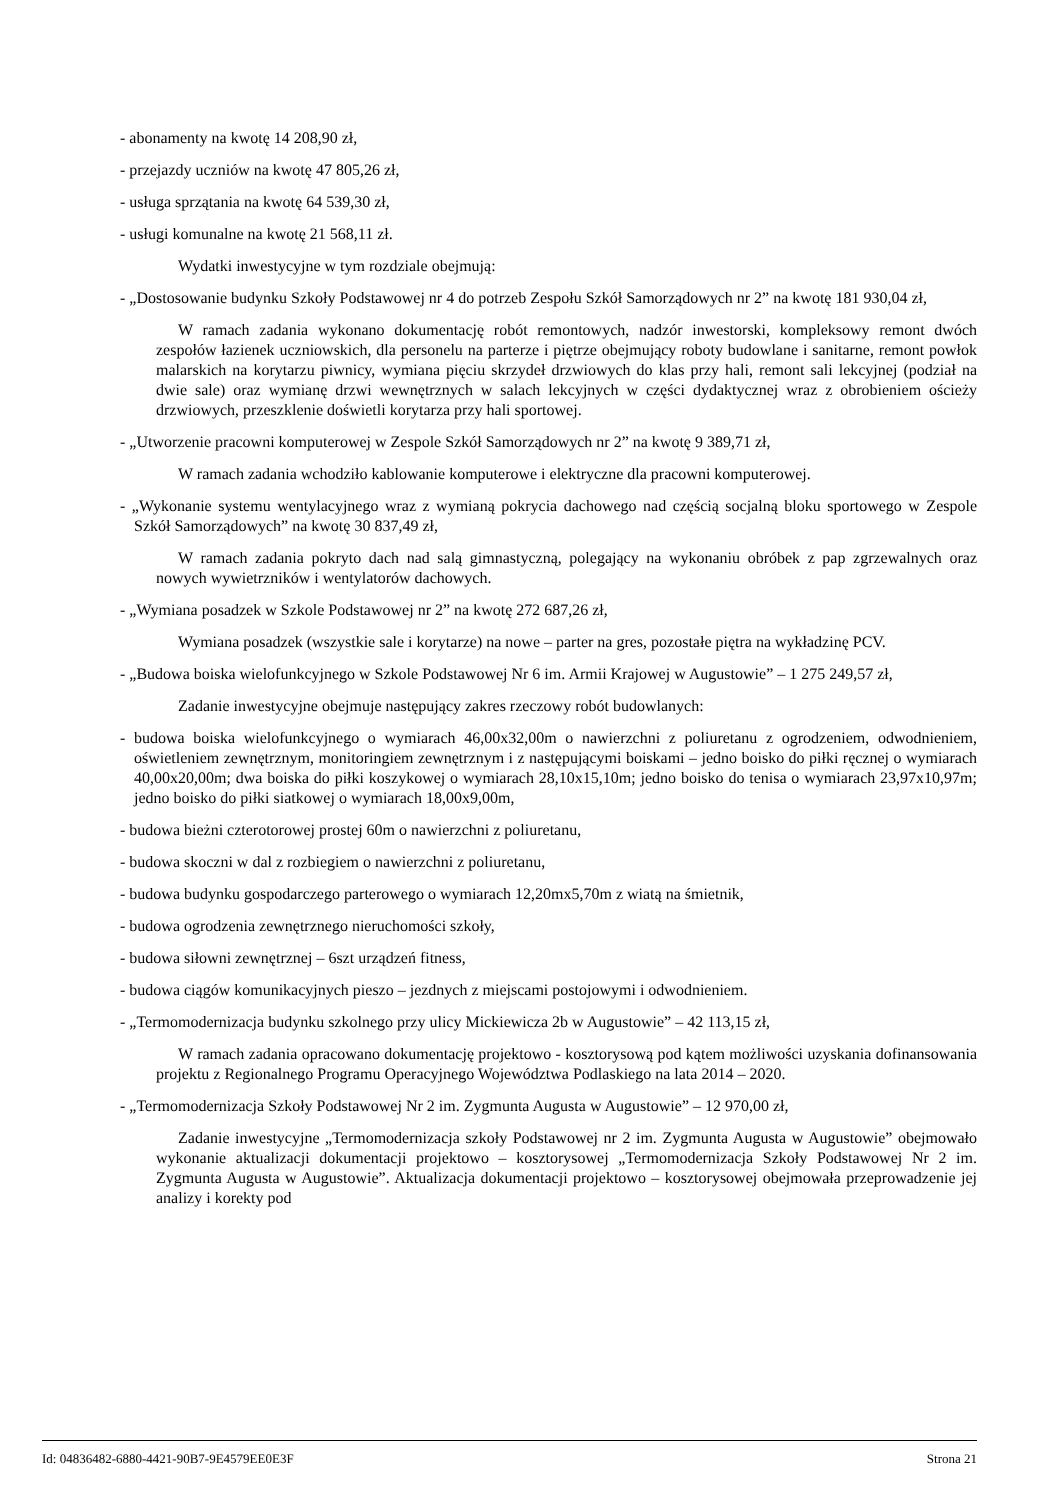- abonamenty na kwotę 14 208,90 zł,
- przejazdy uczniów na kwotę 47 805,26 zł,
- usługa sprzątania na kwotę 64 539,30 zł,
- usługi komunalne na kwotę 21 568,11 zł.
Wydatki inwestycyjne w tym rozdziale obejmują:
- „Dostosowanie budynku Szkoły Podstawowej nr 4 do potrzeb Zespołu Szkół Samorządowych nr 2” na kwotę 181 930,04 zł,
W ramach zadania wykonano dokumentację robót remontowych, nadzór inwestorski, kompleksowy remont dwóch zespołów łazienek uczniowskich, dla personelu na parterze i piętrze obejmujący roboty budowlane i sanitarne, remont powłok malarskich na korytarzu piwnicy, wymiana pięciu skrzydeł drzwiowych do klas przy hali, remont sali lekcyjnej (podział na dwie sale) oraz wymianę drzwi wewnętrznych w salach lekcyjnych w części dydaktycznej wraz z obrobieniem ościeży drzwiowych, przeszklenie doświetli korytarza przy hali sportowej.
- „Utworzenie pracowni komputerowej w Zespole Szkół Samorządowych nr 2” na kwotę 9 389,71 zł,
W ramach zadania wchodziło kablowanie komputerowe i elektryczne dla pracowni komputerowej.
- „Wykonanie systemu wentylacyjnego wraz z wymianą pokrycia dachowego nad częścią socjalną bloku sportowego w Zespole Szkół Samorządowych” na kwotę 30 837,49 zł,
W ramach zadania pokryto dach nad salą gimnastyczną, polegający na wykonaniu obróbek z pap zgrzewalnych oraz nowych wywietrzników i wentylatorów dachowych.
- „Wymiana posadzek w Szkole Podstawowej nr 2” na kwotę 272 687,26 zł,
Wymiana posadzek (wszystkie sale i korytarze) na nowe – parter na gres, pozostałe piętra na wykładzinę PCV.
- „Budowa boiska wielofunkcyjnego w Szkole Podstawowej Nr 6 im. Armii Krajowej w Augustowie” – 1 275 249,57 zł,
Zadanie inwestycyjne obejmuje następujący zakres rzeczowy robót budowlanych:
- budowa boiska wielofunkcyjnego o wymiarach 46,00x32,00m o nawierzchni z poliuretanu z ogrodzeniem, odwodnieniem, oświetleniem zewnętrznym, monitoringiem zewnętrznym i z następującymi boiskami – jedno boisko do piłki ręcznej o wymiarach 40,00x20,00m; dwa boiska do piłki koszykowej o wymiarach 28,10x15,10m; jedno boisko do tenisa o wymiarach 23,97x10,97m; jedno boisko do piłki siatkowej o wymiarach 18,00x9,00m,
- budowa bieżni czterotorowej prostej 60m o nawierzchni z poliuretanu,
- budowa skoczni w dal z rozbiegiem o nawierzchni z poliuretanu,
- budowa budynku gospodarczego parterowego o wymiarach 12,20mx5,70m z wiatą na śmietnik,
- budowa ogrodzenia zewnętrznego nieruchomości szkoły,
- budowa siłowni zewnętrznej – 6szt urządzeń fitness,
- budowa ciągów komunikacyjnych pieszo – jezdnych z miejscami postojowymi i odwodnieniem.
- „Termomodernizacja budynku szkolnego przy ulicy Mickiewicza 2b w Augustowie” – 42 113,15 zł,
W ramach zadania opracowano dokumentację projektowo - kosztorysową pod kątem możliwości uzyskania dofinansowania projektu z Regionalnego Programu Operacyjnego Województwa Podlaskiego na lata 2014 – 2020.
- „Termomodernizacja Szkoły Podstawowej Nr 2 im. Zygmunta Augusta w Augustowie” – 12 970,00 zł,
Zadanie inwestycyjne „Termomodernizacja szkoły Podstawowej nr 2 im. Zygmunta Augusta w Augustowie” obejmowało wykonanie aktualizacji dokumentacji projektowo – kosztorysowej „Termomodernizacja Szkoły Podstawowej Nr 2 im. Zygmunta Augusta w Augustowie”. Aktualizacja dokumentacji projektowo – kosztorysowej obejmowała przeprowadzenie jej analizy i korekty pod
Id: 04836482-6880-4421-90B7-9E4579EE0E3F Strona 21